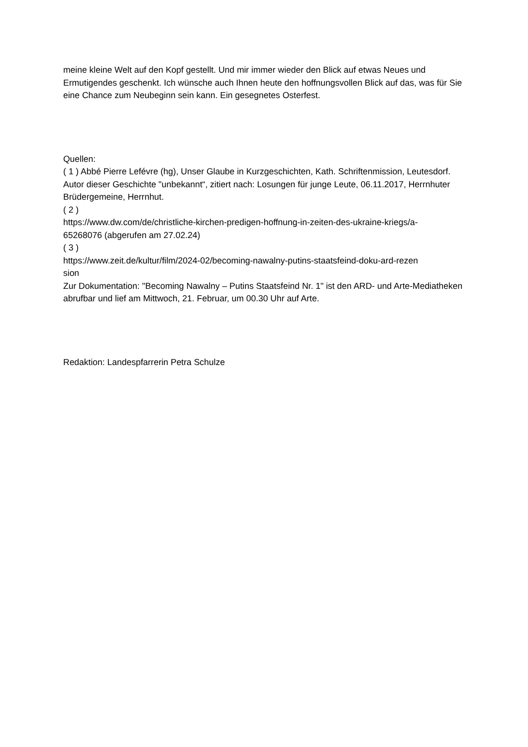meine kleine Welt auf den Kopf gestellt. Und mir immer wieder den Blick auf etwas Neues und Ermutigendes geschenkt. Ich wünsche auch Ihnen heute den hoffnungsvollen Blick auf das, was für Sie eine Chance zum Neubeginn sein kann. Ein gesegnetes Osterfest.
Quellen:
( 1 ) Abbé Pierre Lefévre (hg), Unser Glaube in Kurzgeschichten, Kath. Schriftenmission, Leutesdorf. Autor dieser Geschichte "unbekannt“, zitiert nach: Losungen für junge Leute, 06.11.2017, Herrnhuter Brüdergemeine, Herrnhut.
( 2 )
https://www.dw.com/de/christliche-kirchen-predigen-hoffnung-in-zeiten-des-ukraine-kriegs/a-
65268076 (abgerufen am 27.02.24)
( 3 )
https://www.zeit.de/kultur/film/2024-02/becoming-nawalny-putins-staatsfeind-doku-ard-rezen
sion
Zur Dokumentation: "Becoming Nawalny – Putins Staatsfeind Nr. 1" ist den ARD- und Arte-Mediatheken abrufbar und lief am Mittwoch, 21. Februar, um 00.30 Uhr auf Arte.
Redaktion: Landespfarrerin Petra Schulze